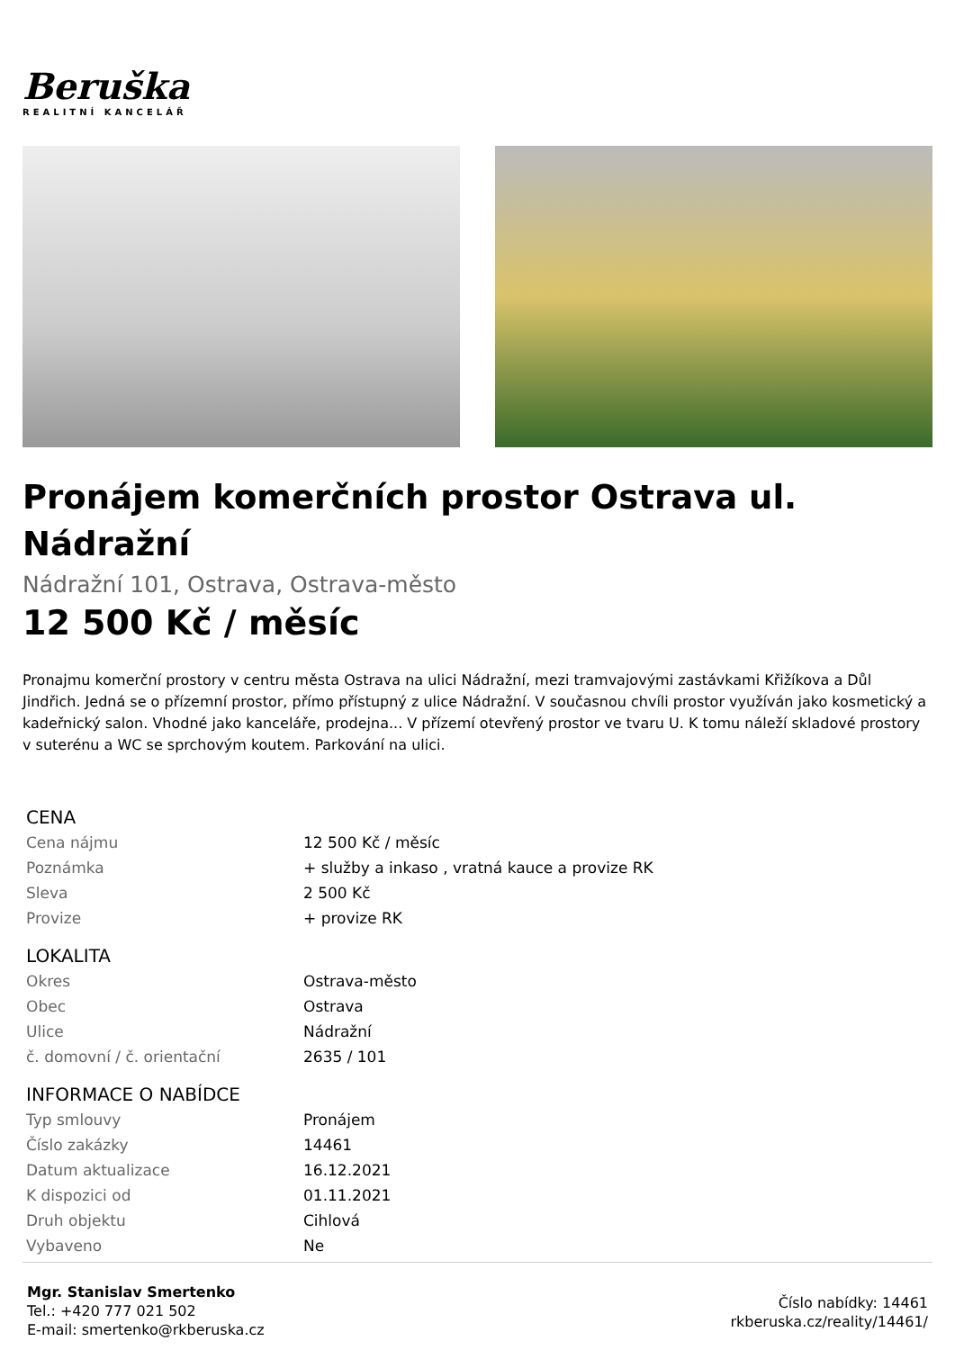Beruška
REALITNÍ KANCELÁŘ
Pronájem komerčních prostor Ostrava ul. Nádražní
Nádražní 101, Ostrava, Ostrava-město
12 500 Kč / měsíc
Pronajmu komerční prostory v centru města Ostrava na ulici Nádražní, mezi tramvajovými zastávkami Křižíkova a Důl Jindřich. Jedná se o přízemní prostor, přímo přístupný z ulice Nádražní. V současnou chvíli prostor využíván jako kosmetický a kadeřnický salon. Vhodné jako kanceláře, prodejna... V přízemí otevřený prostor ve tvaru U. K tomu náleží skladové prostory v suterénu a WC se sprchovým koutem. Parkování na ulici.
| CENA | |
| --- | --- |
| Cena nájmu | 12 500 Kč / měsíc |
| Poznámka | + služby a inkaso , vratná kauce a provize RK |
| Sleva | 2 500 Kč |
| Provize | + provize RK |
| LOKALITA | |
| Okres | Ostrava-město |
| Obec | Ostrava |
| Ulice | Nádražní |
| č. domovní / č. orientační | 2635 / 101 |
| INFORMACE O NABÍDCE | |
| Typ smlouvy | Pronájem |
| Číslo zakázky | 14461 |
| Datum aktualizace | 16.12.2021 |
| K dispozici od | 01.11.2021 |
| Druh objektu | Cihlová |
| Vybaveno | Ne |
Mgr. Stanislav Smertenko
Tel.: +420 777 021 502
E-mail: smertenko@rkberuska.cz
Číslo nabídky: 14461
rkberuska.cz/reality/14461/